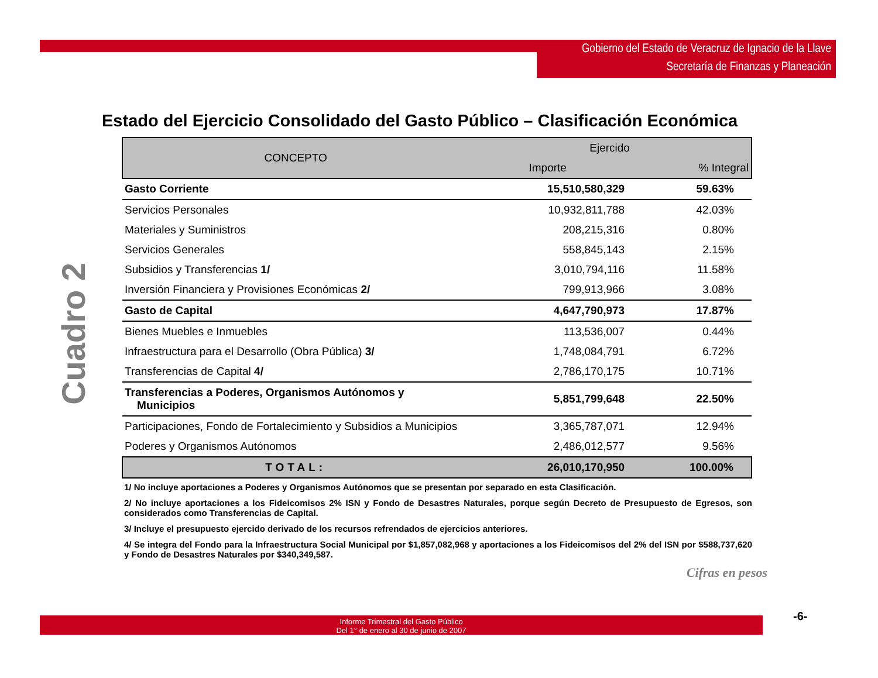Gobierno del Estado de Veracruz de Ignacio de la Llave
Secretaría de Finanzas y Planeación
Cuadro 2
Estado del Ejercicio Consolidado del Gasto Público – Clasificación Económica
| CONCEPTO | Ejercido | |
| --- | --- | --- |
| | Importe | % Integral |
| Gasto Corriente | 15,510,580,329 | 59.63% |
| Servicios Personales | 10,932,811,788 | 42.03% |
| Materiales y Suministros | 208,215,316 | 0.80% |
| Servicios Generales | 558,845,143 | 2.15% |
| Subsidios y Transferencias 1/ | 3,010,794,116 | 11.58% |
| Inversión Financiera y Provisiones Económicas 2/ | 799,913,966 | 3.08% |
| Gasto de Capital | 4,647,790,973 | 17.87% |
| Bienes Muebles e Inmuebles | 113,536,007 | 0.44% |
| Infraestructura para el Desarrollo (Obra Pública) 3/ | 1,748,084,791 | 6.72% |
| Transferencias de Capital 4/ | 2,786,170,175 | 10.71% |
| Transferencias a Poderes, Organismos Autónomos y Municipios | 5,851,799,648 | 22.50% |
| Participaciones, Fondo de Fortalecimiento y Subsidios a Municipios | 3,365,787,071 | 12.94% |
| Poderes y Organismos Autónomos | 2,486,012,577 | 9.56% |
| TOTAL: | 26,010,170,950 | 100.00% |
1/ No incluye aportaciones a Poderes y Organismos Autónomos que se presentan por separado en esta Clasificación.
2/ No incluye aportaciones a los Fideicomisos 2% ISN y Fondo de Desastres Naturales, porque según Decreto de Presupuesto de Egresos, son considerados como Transferencias de Capital.
3/ Incluye el presupuesto ejercido derivado de los recursos refrendados de ejercicios anteriores.
4/ Se integra del Fondo para la Infraestructura Social Municipal por $1,857,082,968 y aportaciones a los Fideicomisos del 2% del ISN por $588,737,620 y Fondo de Desastres Naturales por $340,349,587.
Cifras en pesos
Informe Trimestral del Gasto Público
Del 1° de enero al 30 de junio de 2007
-6-